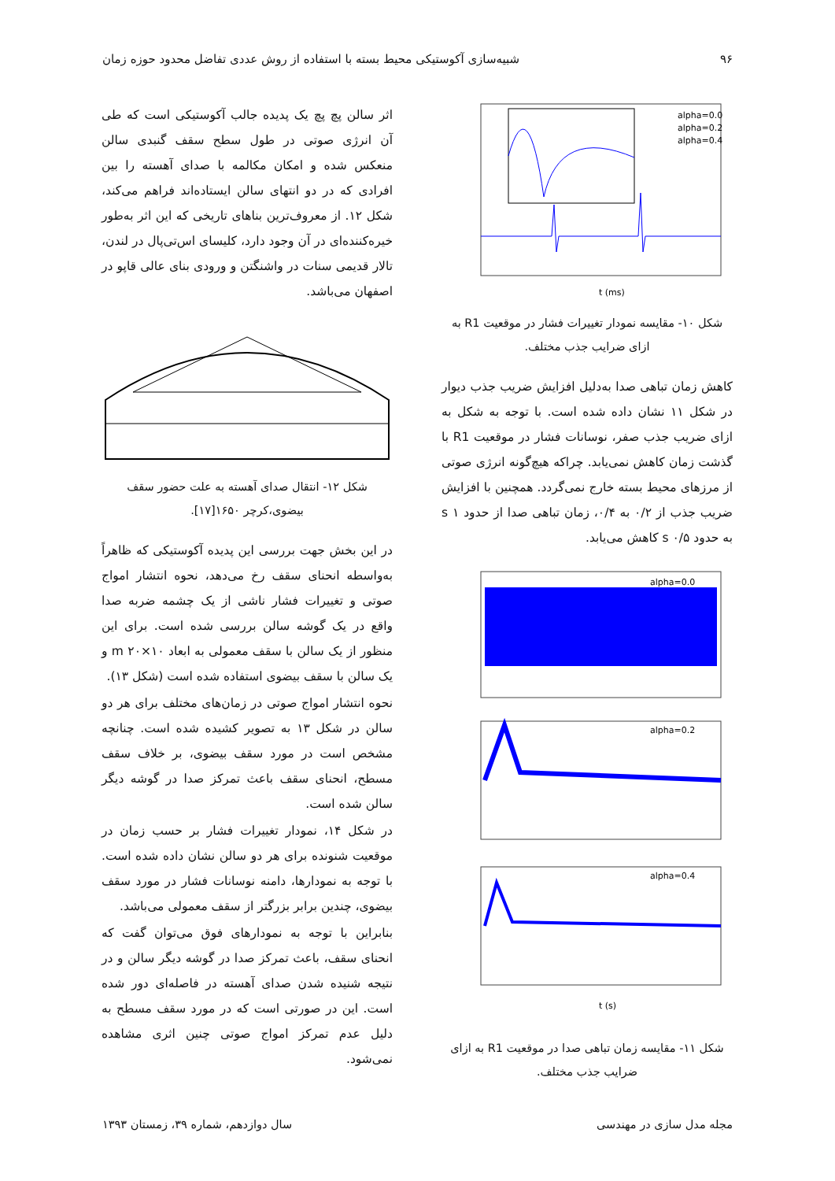۹۶ شبیه‌سازی آکوستیکی محیط بسته با استفاده از روش عددی تفاضل محدود حوزه زمان
t (ms)
alpha=0.0
alpha=0.2
alpha=0.4
شکل ۱۰- مقایسه نمودار تغییرات فشار در موقعیت R1 به ازای ضرایب جذب مختلف.
کاهش زمان تباهی صدا به‌دلیل افزایش ضریب جذب دیوار در شکل ۱۱ نشان داده شده است. با توجه به شکل به ازای ضریب جذب صفر، نوسانات فشار در موقعیت R1 با گذشت زمان کاهش نمی‌یابد. چراکه هیچ‌گونه انرژی صوتی از مرزهای محیط بسته خارج نمی‌گردد. همچنین با افزایش ضریب جذب از ۰/۲ به ۰/۴، زمان تباهی صدا از حدود ۱ s به حدود ۰/۵ s کاهش می‌یابد.
alpha=0.0
alpha=0.2
alpha=0.4
t (s)
شکل ۱۱- مقایسه زمان تباهی صدا در موقعیت R1 به ازای ضرایب جذب مختلف.
اثر سالن پچ پچ یک پدیده جالب آکوستیکی است که طی آن انرژی صوتی در طول سطح سقف گنبدی سالن منعکس شده و امکان مکالمه با صدای آهسته را بین افرادی که در دو انتهای سالن ایستاده‌اند فراهم می‌کند، شکل ۱۲. از معروف‌ترین بناهای تاریخی که این اثر به‌طور خیره‌کننده‌ای در آن وجود دارد، کلیسای اس‌تی‌پال در لندن، تالار قدیمی سنات در واشنگتن و ورودی بنای عالی قاپو در اصفهان می‌باشد.
شکل ۱۲- انتقال صدای آهسته به علت حضور سقف بیضوی،کرچر ۱۶۵۰[۱۷].
در این بخش جهت بررسی این پدیده آکوستیکی که ظاهراً به‌واسطه انحنای سقف رخ می‌دهد، نحوه انتشار امواج صوتی و تغییرات فشار ناشی از یک چشمه ضربه صدا واقع در یک گوشه سالن بررسی شده است. برای این منظور از یک سالن با سقف معمولی به ابعاد ۱۰×۲۰ m و یک سالن با سقف بیضوی استفاده شده است (شکل ۱۳).
نحوه انتشار امواج صوتی در زمان‌های مختلف برای هر دو سالن در شکل ۱۳ به تصویر کشیده شده است. چنانچه مشخص است در مورد سقف بیضوی، بر خلاف سقف مسطح، انحنای سقف باعث تمرکز صدا در گوشه دیگر سالن شده است.
در شکل ۱۴، نمودار تغییرات فشار بر حسب زمان در موقعیت شنونده برای هر دو سالن نشان داده شده است. با توجه به نمودارها، دامنه نوسانات فشار در مورد سقف بیضوی، چندین برابر بزرگتر از سقف معمولی می‌باشد.
بنابراین با توجه به نمودارهای فوق می‌توان گفت که انحنای سقف، باعث تمرکز صدا در گوشه دیگر سالن و در نتیجه شنیده شدن صدای آهسته در فاصله‌ای دور شده است. این در صورتی است که در مورد سقف مسطح به دلیل عدم تمرکز امواج صوتی چنین اثری مشاهده نمی‌شود.
مجله مدل سازی در مهندسی سال دوازدهم، شماره ۳۹، زمستان ۱۳۹۳